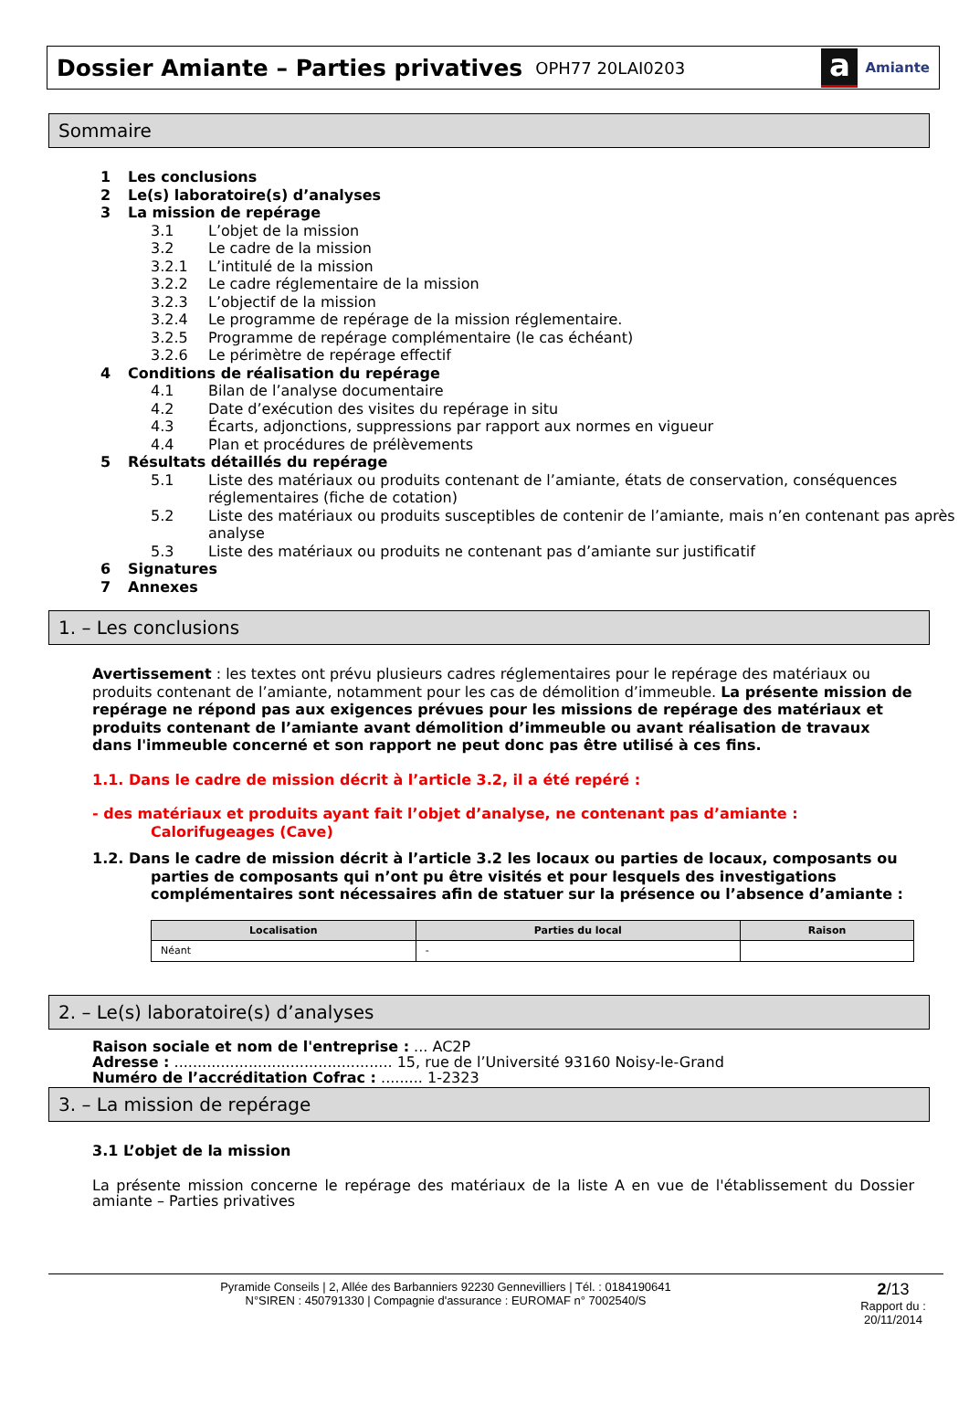Dossier Amiante – Parties privatives
OPH77 20LAI0203
a
Amiante
Sommaire
1 Les conclusions
2 Le(s) laboratoire(s) d’analyses
3 La mission de repérage
3.1 L’objet de la mission
3.2 Le cadre de la mission
3.2.1 L’intitulé de la mission
3.2.2 Le cadre réglementaire de la mission
3.2.3 L’objectif de la mission
3.2.4 Le programme de repérage de la mission réglementaire.
3.2.5 Programme de repérage complémentaire (le cas échéant)
3.2.6 Le périmètre de repérage effectif
4 Conditions de réalisation du repérage
4.1 Bilan de l’analyse documentaire
4.2 Date d’exécution des visites du repérage in situ
4.3 Écarts, adjonctions, suppressions par rapport aux normes en vigueur
4.4 Plan et procédures de prélèvements
5 Résultats détaillés du repérage
5.1 Liste des matériaux ou produits contenant de l’amiante, états de conservation, conséquences réglementaires (fiche de cotation)
5.2 Liste des matériaux ou produits susceptibles de contenir de l’amiante, mais n’en contenant pas après analyse
5.3 Liste des matériaux ou produits ne contenant pas d’amiante sur justificatif
6 Signatures
7 Annexes
1. – Les conclusions
Avertissement : les textes ont prévu plusieurs cadres réglementaires pour le repérage des matériaux ou produits contenant de l’amiante, notamment pour les cas de démolition d’immeuble. La présente mission de repérage ne répond pas aux exigences prévues pour les missions de repérage des matériaux et produits contenant de l’amiante avant démolition d’immeuble ou avant réalisation de travaux dans l'immeuble concerné et son rapport ne peut donc pas être utilisé à ces fins.
1.1. Dans le cadre de mission décrit à l’article 3.2, il a été repéré :
- des matériaux et produits ayant fait l’objet d’analyse, ne contenant pas d’amiante :
Calorifugeages (Cave)
1.2. Dans le cadre de mission décrit à l’article 3.2 les locaux ou parties de locaux, composants ou parties de composants qui n’ont pu être visités et pour lesquels des investigations complémentaires sont nécessaires afin de statuer sur la présence ou l’absence d’amiante :
| Localisation | Parties du local | Raison |
| --- | --- | --- |
| Néant | - | |
2. – Le(s) laboratoire(s) d’analyses
Raison sociale et nom de l'entreprise : ... AC2P
Adresse : ............................................... 15, rue de l’Université 93160 Noisy-le-Grand
Numéro de l’accréditation Cofrac : ......... 1-2323
3. – La mission de repérage
3.1 L’objet de la mission
La présente mission concerne le repérage des matériaux de la liste A en vue de l'établissement du Dossier amiante – Parties privatives
Pyramide Conseils | 2, Allée des Barbanniers 92230 Gennevilliers | Tél. : 0184190641
N°SIREN : 450791330 | Compagnie d'assurance : EUROMAF n° 7002540/S
2/13
Rapport du :
20/11/2014